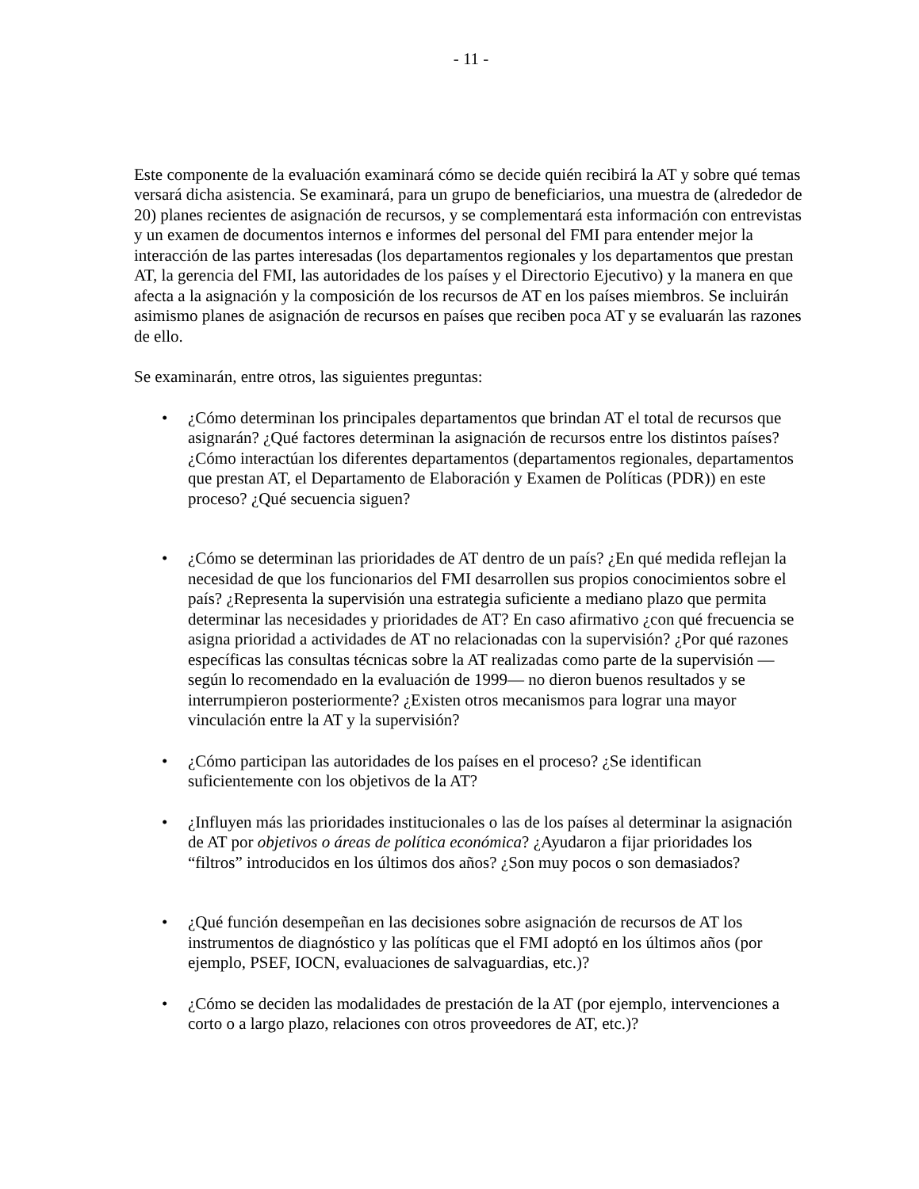- 11 -
Este componente de la evaluación examinará cómo se decide quién recibirá la AT y sobre qué temas versará dicha asistencia. Se examinará, para un grupo de beneficiarios, una muestra de (alrededor de 20) planes recientes de asignación de recursos, y se complementará esta información con entrevistas y un examen de documentos internos e informes del personal del FMI para entender mejor la interacción de las partes interesadas (los departamentos regionales y los departamentos que prestan AT, la gerencia del FMI, las autoridades de los países y el Directorio Ejecutivo) y la manera en que afecta a la asignación y la composición de los recursos de AT en los países miembros. Se incluirán asimismo planes de asignación de recursos en países que reciben poca AT y se evaluarán las razones de ello.
Se examinarán, entre otros, las siguientes preguntas:
• ¿Cómo determinan los principales departamentos que brindan AT el total de recursos que asignarán? ¿Qué factores determinan la asignación de recursos entre los distintos países? ¿Cómo interactúan los diferentes departamentos (departamentos regionales, departamentos que prestan AT, el Departamento de Elaboración y Examen de Políticas (PDR)) en este proceso? ¿Qué secuencia siguen?
• ¿Cómo se determinan las prioridades de AT dentro de un país? ¿En qué medida reflejan la necesidad de que los funcionarios del FMI desarrollen sus propios conocimientos sobre el país? ¿Representa la supervisión una estrategia suficiente a mediano plazo que permita determinar las necesidades y prioridades de AT? En caso afirmativo ¿con qué frecuencia se asigna prioridad a actividades de AT no relacionadas con la supervisión? ¿Por qué razones específicas las consultas técnicas sobre la AT realizadas como parte de la supervisión —según lo recomendado en la evaluación de 1999— no dieron buenos resultados y se interrumpieron posteriormente? ¿Existen otros mecanismos para lograr una mayor vinculación entre la AT y la supervisión?
• ¿Cómo participan las autoridades de los países en el proceso? ¿Se identifican suficientemente con los objetivos de la AT?
• ¿Influyen más las prioridades institucionales o las de los países al determinar la asignación de AT por objetivos o áreas de política económica? ¿Ayudaron a fijar prioridades los “filtros” introducidos en los últimos dos años? ¿Son muy pocos o son demasiados?
• ¿Qué función desempeñan en las decisiones sobre asignación de recursos de AT los instrumentos de diagnóstico y las políticas que el FMI adoptó en los últimos años (por ejemplo, PSEF, IOCN, evaluaciones de salvaguardias, etc.)?
• ¿Cómo se deciden las modalidades de prestación de la AT (por ejemplo, intervenciones a corto o a largo plazo, relaciones con otros proveedores de AT, etc.)?